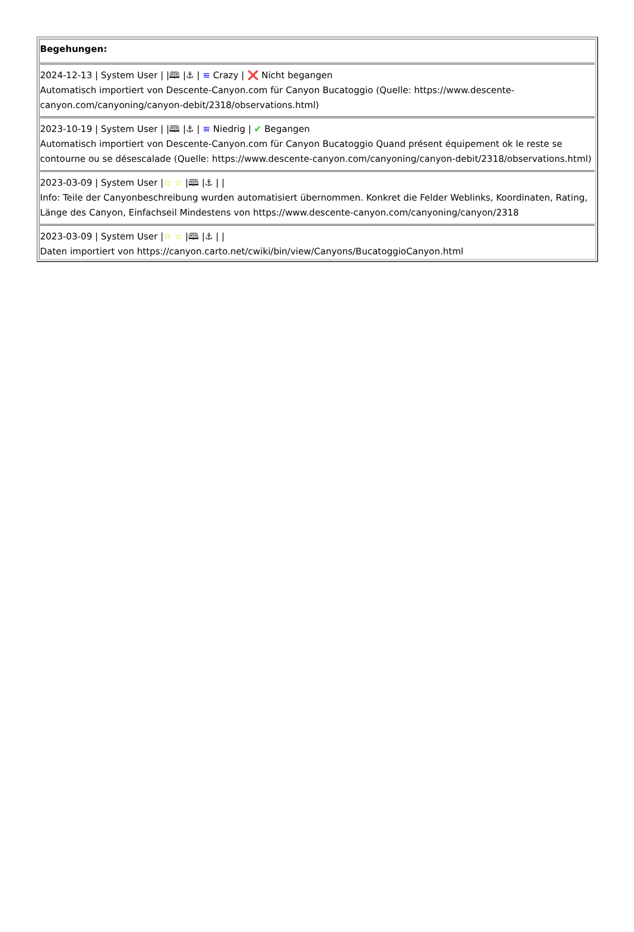| Begehungen: 2024-12-13 / System User / /🕮 /⚓ / ≌ Crazy / ❌ Nicht begangen Automatisch importiert von Descente-Canyon.com für Canyon Bucatoggio (Quelle: https://www.descente-canyon.com/canyoning/canyon-debit/2318/observations.html) 2023-10-19 / System User / /🕮 /⚓ / ≌ Niedrig / ✔ Begangen Automatisch importiert von Descente-Canyon.com für Canyon Bucatoggio Quand présent équipement ok le reste se contourne ou se désescalade (Quelle: https://www.descente-canyon.com/canyoning/canyon-debit/2318/observations.html) 2023-03-09 / System User / ☆ ☆ /🕮 /⚓ / / Info: Teile der Canyonbeschreibung wurden automatisiert übernommen. Konkret die Felder Weblinks, Koordinaten, Rating, Länge des Canyon, Einfachseil Mindestens von https://www.descente-canyon.com/canyoning/canyon/2318 2023-03-09 / System User / ☆ ☆ /🕮 /⚓ / / Daten importiert von https://canyon.carto.net/cwiki/bin/view/Canyons/BucatoggioCanyon.html |